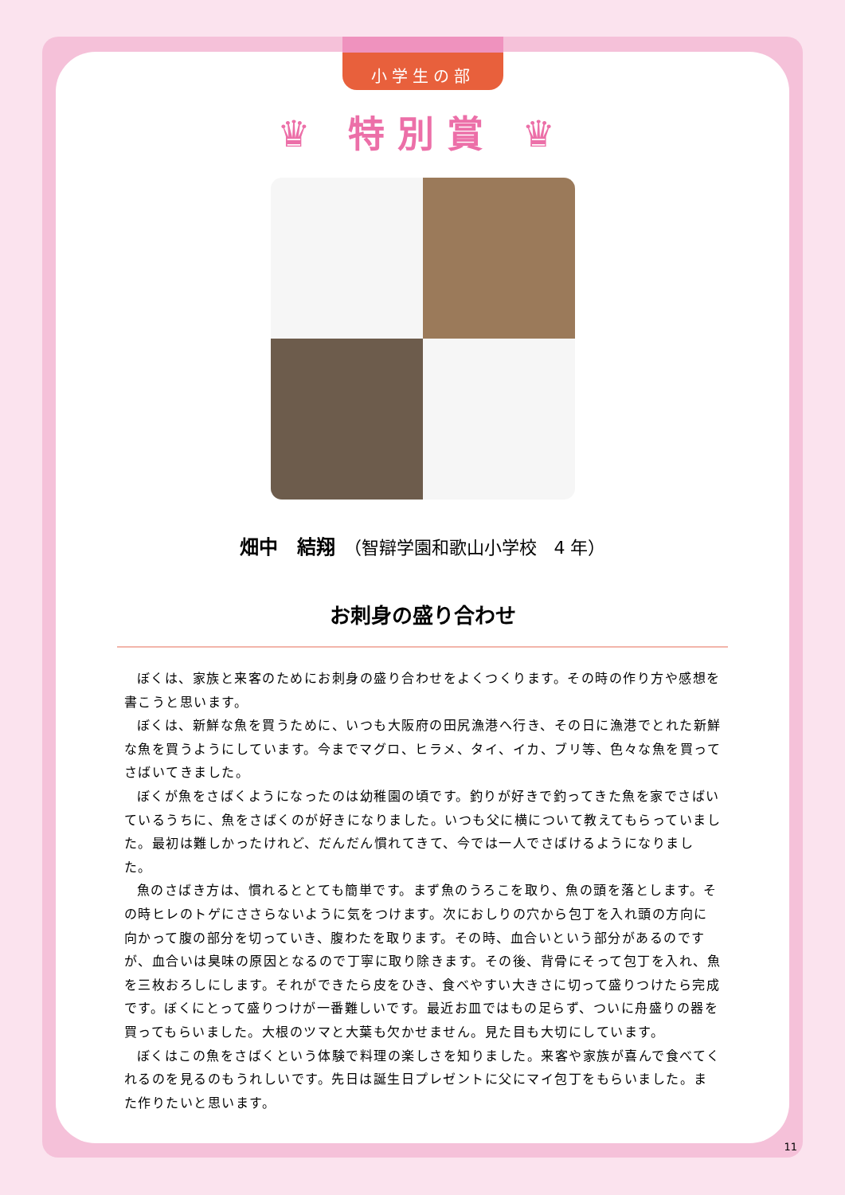小学生の部
♛ 特別賞 ♛
畑中　結翔　（智辯学園和歌山小学校　4 年）
お刺身の盛り合わせ
ぼくは、家族と来客のためにお刺身の盛り合わせをよくつくります。その時の作り方や感想を書こうと思います。
ぼくは、新鮮な魚を買うために、いつも大阪府の田尻漁港へ行き、その日に漁港でとれた新鮮な魚を買うようにしています。今までマグロ、ヒラメ、タイ、イカ、ブリ等、色々な魚を買ってさばいてきました。
ぼくが魚をさばくようになったのは幼稚園の頃です。釣りが好きで釣ってきた魚を家でさばいているうちに、魚をさばくのが好きになりました。いつも父に横について教えてもらっていました。最初は難しかったけれど、だんだん慣れてきて、今では一人でさばけるようになりました。
魚のさばき方は、慣れるととても簡単です。まず魚のうろこを取り、魚の頭を落とします。その時ヒレのトゲにささらないように気をつけます。次におしりの穴から包丁を入れ頭の方向に向かって腹の部分を切っていき、腹わたを取ります。その時、血合いという部分があるのですが、血合いは臭味の原因となるので丁寧に取り除きます。その後、背骨にそって包丁を入れ、魚を三枚おろしにします。それができたら皮をひき、食べやすい大きさに切って盛りつけたら完成です。ぼくにとって盛りつけが一番難しいです。最近お皿ではもの足らず、ついに舟盛りの器を買ってもらいました。大根のツマと大葉も欠かせません。見た目も大切にしています。
ぼくはこの魚をさばくという体験で料理の楽しさを知りました。来客や家族が喜んで食べてくれるのを見るのもうれしいです。先日は誕生日プレゼントに父にマイ包丁をもらいました。また作りたいと思います。
11